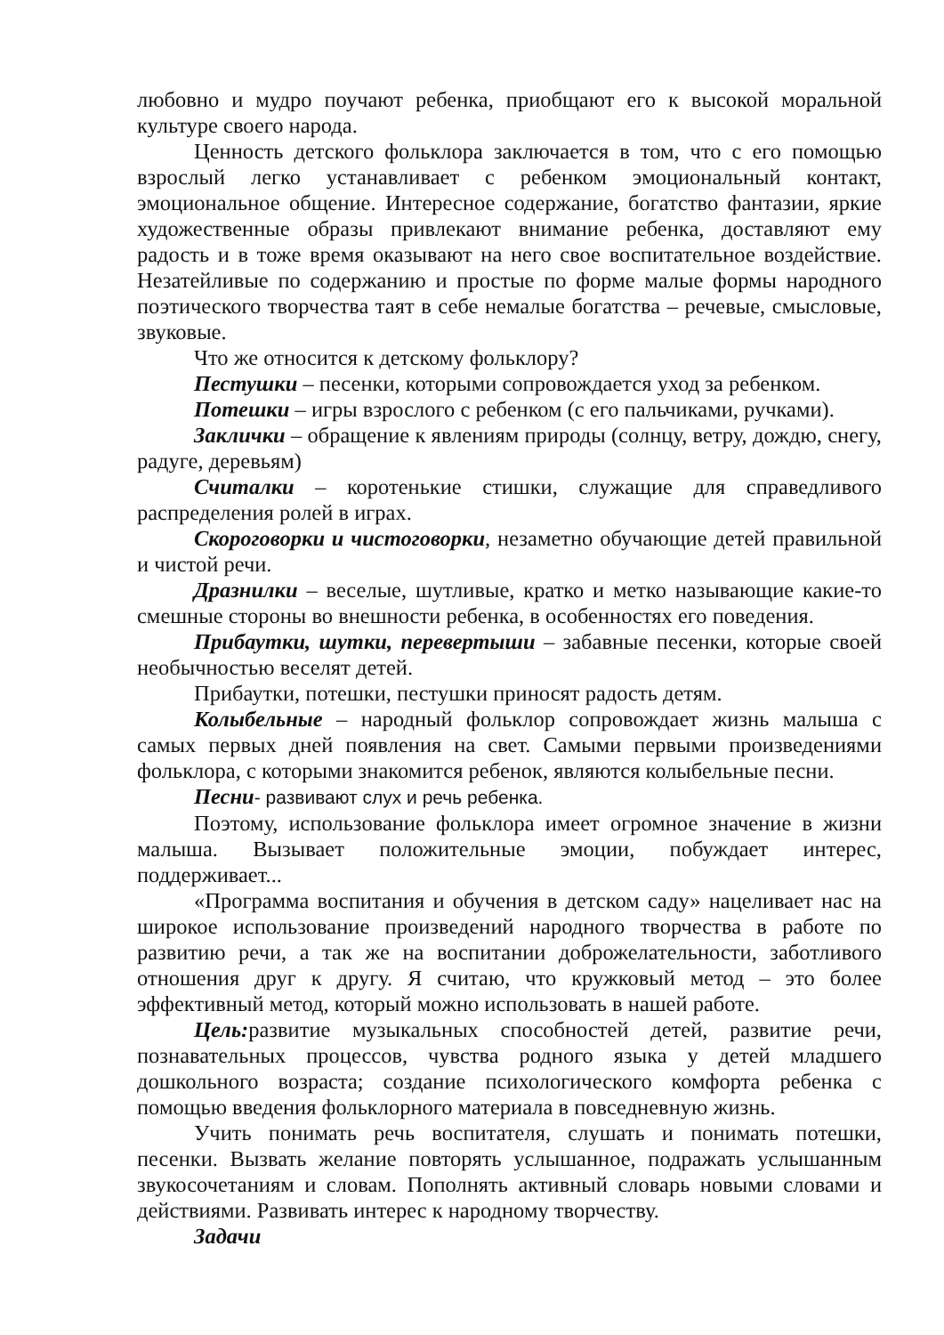любовно и мудро поучают ребенка, приобщают его к высокой моральной культуре своего народа.
Ценность детского фольклора заключается в том, что с его помощью взрослый легко устанавливает с ребенком эмоциональный контакт, эмоциональное общение. Интересное содержание, богатство фантазии, яркие художественные образы привлекают внимание ребенка, доставляют ему радость и в тоже время оказывают на него свое воспитательное воздействие. Незатейливые по содержанию и простые по форме малые формы народного поэтического творчества таят в себе немалые богатства – речевые, смысловые, звуковые.
Что же относится к детскому фольклору?
Пестушки – песенки, которыми сопровождается уход за ребенком.
Потешки – игры взрослого с ребенком (с его пальчиками, ручками).
Заклички – обращение к явлениям природы (солнцу, ветру, дождю, снегу, радуге, деревьям)
Считалки – коротенькие стишки, служащие для справедливого распределения ролей в играх.
Скороговорки и чистоговорки, незаметно обучающие детей правильной и чистой речи.
Дразнилки – веселые, шутливые, кратко и метко называющие какие-то смешные стороны во внешности ребенка, в особенностях его поведения.
Прибаутки, шутки, перевертыши – забавные песенки, которые своей необычностью веселят детей.
Прибаутки, потешки, пестушки приносят радость детям.
Колыбельные – народный фольклор сопровождает жизнь малыша с самых первых дней появления на свет. Самыми первыми произведениями фольклора, с которыми знакомится ребенок, являются колыбельные песни.
Песни- развивают слух и речь ребенка.
Поэтому, использование фольклора имеет огромное значение в жизни малыша. Вызывает положительные эмоции, побуждает интерес, поддерживает...
«Программа воспитания и обучения в детском саду» нацеливает нас на широкое использование произведений народного творчества в работе по развитию речи, а так же на воспитании доброжелательности, заботливого отношения друг к другу. Я считаю, что кружковый метод – это более эффективный метод, который можно использовать в нашей работе.
Цель: развитие музыкальных способностей детей, развитие речи, познавательных процессов, чувства родного языка у детей младшего дошкольного возраста; создание психологического комфорта ребенка с помощью введения фольклорного материала в повседневную жизнь.
Учить понимать речь воспитателя, слушать и понимать потешки, песенки. Вызвать желание повторять услышанное, подражать услышанным звукосочетаниям и словам. Пополнять активный словарь новыми словами и действиями. Развивать интерес к народному творчеству.
Задачи